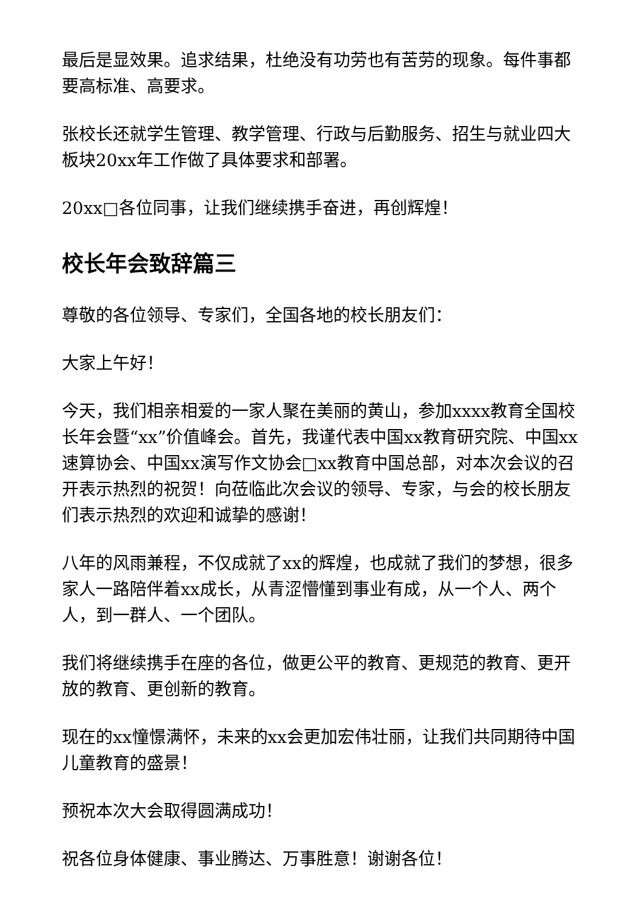最后是显效果。追求结果，杜绝没有功劳也有苦劳的现象。每件事都要高标准、高要求。
张校长还就学生管理、教学管理、行政与后勤服务、招生与就业四大板块20xx年工作做了具体要求和部署。
20xx□各位同事，让我们继续携手奋进，再创辉煌！
校长年会致辞篇三
尊敬的各位领导、专家们，全国各地的校长朋友们：
大家上午好！
今天，我们相亲相爱的一家人聚在美丽的黄山，参加xxxx教育全国校长年会暨“xx”价值峰会。首先，我谨代表中国xx教育研究院、中国xx速算协会、中国xx演写作文协会□xx教育中国总部，对本次会议的召开表示热烈的祝贺！向莅临此次会议的领导、专家，与会的校长朋友们表示热烈的欢迎和诚挚的感谢！
八年的风雨兼程，不仅成就了xx的辉煌，也成就了我们的梦想，很多家人一路陪伴着xx成长，从青涩懵懂到事业有成，从一个人、两个人，到一群人、一个团队。
我们将继续携手在座的各位，做更公平的教育、更规范的教育、更开放的教育、更创新的教育。
现在的xx憧憬满怀，未来的xx会更加宏伟壮丽，让我们共同期待中国儿童教育的盛景！
预祝本次大会取得圆满成功！
祝各位身体健康、事业腾达、万事胜意！谢谢各位！